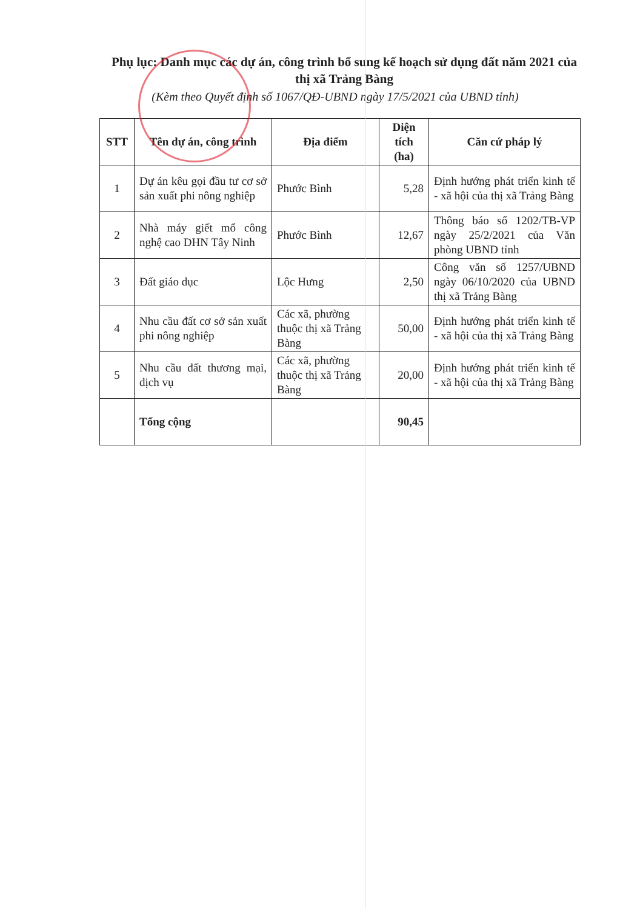Phụ lục: Danh mục các dự án, công trình bổ sung kế hoạch sử dụng đất năm 2021 của thị xã Trảng Bàng
(Kèm theo Quyết định số 1067/QĐ-UBND ngày 17/5/2021 của UBND tỉnh)
| STT | Tên dự án, công trình | Địa điểm | Diện tích (ha) | Căn cứ pháp lý |
| --- | --- | --- | --- | --- |
| 1 | Dự án kêu gọi đầu tư cơ sở sản xuất phi nông nghiệp | Phước Bình | 5,28 | Định hướng phát triển kinh tế - xã hội của thị xã Trảng Bàng |
| 2 | Nhà máy giết mổ công nghệ cao DHN Tây Ninh | Phước Bình | 12,67 | Thông báo số 1202/TB-VP ngày 25/2/2021 của Văn phòng UBND tỉnh |
| 3 | Đất giáo dục | Lộc Hưng | 2,50 | Công văn số 1257/UBND ngày 06/10/2020 của UBND thị xã Trảng Bàng |
| 4 | Nhu cầu đất cơ sở sản xuất phi nông nghiệp | Các xã, phường thuộc thị xã Trảng Bàng | 50,00 | Định hướng phát triển kinh tế - xã hội của thị xã Trảng Bàng |
| 5 | Nhu cầu đất thương mại, dịch vụ | Các xã, phường thuộc thị xã Trảng Bàng | 20,00 | Định hướng phát triển kinh tế - xã hội của thị xã Trảng Bàng |
| | Tổng cộng | | 90,45 | |